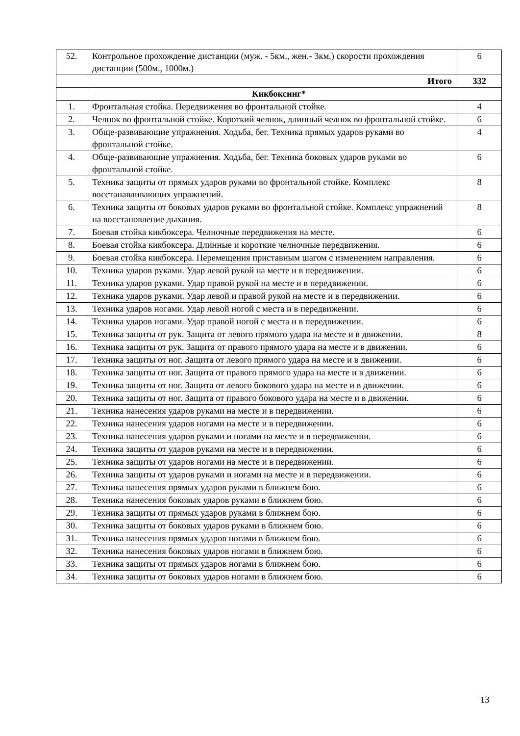| 52. | Контрольное прохождение дистанции (муж. - 5км., жен.- 3км.) скорости прохождения дистанции (500м., 1000м.) | 6 |
| | Итого | 332 |
| Кикбоксинг* | | |
| 1. | Фронтальная стойка. Передвижения во фронтальной стойке. | 4 |
| 2. | Челнок во фронтальной стойке. Короткий челнок, длинный челнок во фронтальной стойке. | 6 |
| 3. | Обще-развивающие упражнения. Ходьба, бег. Техника прямых ударов руками во фронтальной стойке. | 4 |
| 4. | Обще-развивающие упражнения. Ходьба, бег. Техника боковых ударов руками во фронтальной стойке. | 6 |
| 5. | Техника защиты от прямых ударов руками во фронтальной стойке. Комплекс восстанавливающих упражнений. | 8 |
| 6. | Техника защиты от боковых ударов руками во фронтальной стойке. Комплекс упражнений на восстановление дыхания. | 8 |
| 7. | Боевая стойка кикбоксера. Челночные передвижения на месте. | 6 |
| 8. | Боевая стойка кикбоксера. Длинные и короткие челночные передвижения. | 6 |
| 9. | Боевая стойка кикбоксера. Перемещения приставным шагом с изменением направления. | 6 |
| 10. | Техника ударов руками. Удар левой рукой на месте и в передвижении. | 6 |
| 11. | Техника ударов руками. Удар правой рукой на месте и в передвижении. | 6 |
| 12. | Техника ударов руками. Удар левой и правой рукой на месте и в передвижении. | 6 |
| 13. | Техника ударов ногами. Удар левой ногой с места и в передвижении. | 6 |
| 14. | Техника ударов ногами. Удар правой ногой с места и в передвижении. | 6 |
| 15. | Техника защиты от рук. Защита от левого прямого удара на месте и в движении. | 8 |
| 16. | Техника защиты от рук. Защита от правого прямого удара на месте и в движении. | 6 |
| 17. | Техника защиты от ног. Защита от левого прямого удара на месте и в движении. | 6 |
| 18. | Техника защиты от ног. Защита от правого прямого удара на месте и в движении. | 6 |
| 19. | Техника защиты от ног. Защита от левого бокового удара на месте и в движении. | 6 |
| 20. | Техника защиты от ног. Защита от правого бокового удара на месте и в движении. | 6 |
| 21. | Техника нанесения ударов руками на месте и в передвижении. | 6 |
| 22. | Техника нанесения ударов ногами на месте и в передвижении. | 6 |
| 23. | Техника нанесения ударов руками и ногами на месте и в передвижении. | 6 |
| 24. | Техника защиты от ударов руками на месте и в передвижении. | 6 |
| 25. | Техника защиты от ударов ногами на месте и в передвижении. | 6 |
| 26. | Техника защиты от ударов руками и ногами на месте и в передвижении. | 6 |
| 27. | Техника нанесения прямых ударов руками в ближнем бою. | 6 |
| 28. | Техника нанесения боковых ударов руками в ближнем бою. | 6 |
| 29. | Техника защиты от прямых ударов руками в ближнем бою. | 6 |
| 30. | Техника защиты от боковых ударов руками в ближнем бою. | 6 |
| 31. | Техника нанесения прямых ударов ногами в ближнем бою. | 6 |
| 32. | Техника нанесения боковых ударов ногами в ближнем бою. | 6 |
| 33. | Техника защиты от прямых ударов ногами в ближнем бою. | 6 |
| 34. | Техника защиты от боковых ударов ногами в ближнем бою. | 6 |
13